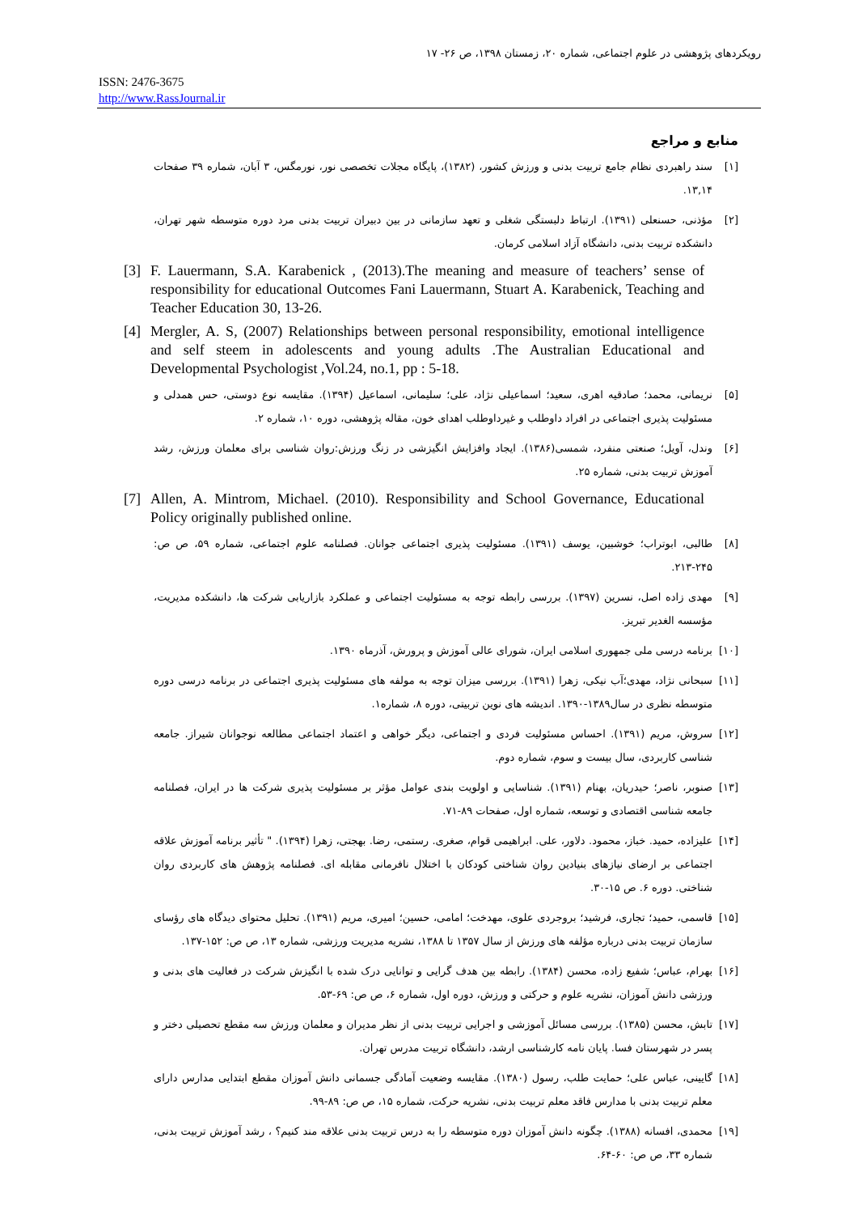رویکردهای پژوهشی در علوم اجتماعی، شماره ۲۰، زمستان ۱۳۹۸، ص ۲۶- ۱۷
ISSN: 2476-3675
http://www.RassJournal.ir
منابع و مراجع
[۱] سند راهبردی نظام جامع تربیت بدنی و ورزش کشور، (۱۳۸۲)، پایگاه مجلات تخصصی نور، نورمگس، ۳ آبان، شماره ۳۹ صفحات ۱۳,۱۴.
[۲] مؤذنی، حسنعلی (۱۳۹۱). ارتباط دلبستگی شغلی و تعهد سازمانی در بین دبیران تربیت بدنی مرد دوره متوسطه شهر تهران، دانشکده تربیت بدنی، دانشگاه آزاد اسلامی کرمان.
[3] F. Lauermann, S.A. Karabenick , (2013).The meaning and measure of teachers’ sense of responsibility for educational Outcomes Fani Lauermann, Stuart A. Karabenick, Teaching and Teacher Education 30, 13-26.
[4] Mergler, A. S, (2007) Relationships between personal responsibility, emotional intelligence and self steem in adolescents and young adults .The Australian Educational and Developmental Psychologist ,Vol.24, no.1, pp : 5-18.
[۵] نریمانی، محمد؛ صادقیه اهری، سعید؛ اسماعیلی نژاد، علی؛ سلیمانی، اسماعیل (۱۳۹۴). مقایسه نوع دوستی، حس همدلی و مسئولیت پذیری اجتماعی در افراد داوطلب و غیرداوطلب اهدای خون، مقاله پژوهشی، دوره ۱۰، شماره ۲.
[۶] وندل، آویل؛ صنعتی منفرد، شمسی(۱۳۸۶). ایجاد وافزایش انگیزشی در زنگ ورزش:روان شناسی برای معلمان ورزش، رشد آموزش تربیت بدنی، شماره ۲۵.
[7] Allen, A. Mintrom, Michael. (2010). Responsibility and School Governance, Educational Policy originally published online.
[۸] طالبی، ابوتراب؛ خوشبین، یوسف (۱۳۹۱). مسئولیت پذیری اجتماعی جوانان. فصلنامه علوم اجتماعی، شماره ۵۹، ص ص: ۲۴۵-۲۱۳.
[۹] مهدی زاده اصل، نسرین (۱۳۹۷). بررسی رابطه توجه به مسئولیت اجتماعی و عملکرد بازاریابی شرکت ها، دانشکده مدیریت، مؤسسه الغدیر تبریز.
[۱۰] برنامه درسی ملی جمهوری اسلامی ایران، شورای عالی آموزش و پرورش، آذرماه ۱۳۹۰.
[۱۱] سبحانی نژاد، مهدی؛آب نیکی، زهرا (۱۳۹۱). بررسی میزان توجه به مولفه های مسئولیت پذیری اجتماعی در برنامه درسی دوره متوسطه نظری در سال۱۳۸۹-۱۳۹۰. اندیشه های نوین تربیتی، دوره ۸، شماره۱.
[۱۲] سروش، مریم (۱۳۹۱). احساس مسئولیت فردی و اجتماعی، دیگر خواهی و اعتماد اجتماعی مطالعه نوجوانان شیراز. جامعه شناسی کاربردی، سال بیست و سوم، شماره دوم.
[۱۳] صنوبر، ناصر؛ حیدریان، بهنام (۱۳۹۱). شناسایی و اولویت بندی عوامل مؤثر بر مسئولیت پذیری شرکت ها در ایران، فصلنامه جامعه شناسی اقتصادی و توسعه، شماره اول، صفحات ۸۹-۷۱.
[۱۴] علیزاده، حمید. خباز، محمود. دلاور، علی. ابراهیمی قوام، صغری. رستمی، رضا. بهجتی، زهرا (۱۳۹۴). " تأثیر برنامه آموزش علاقه اجتماعی بر ارضای نیازهای بنیادین روان شناختی کودکان با اختلال نافرمانی مقابله ای. فصلنامه پژوهش های کاربردی روان شناختی. دوره ۶. ص ۱۵-۳۰.
[۱۵] قاسمی، حمید؛ تجاری، فرشید؛ بروجردی علوی، مهدخت؛ امامی، حسین؛ امیری، مریم (۱۳۹۱). تحلیل محتوای دیدگاه های رؤسای سازمان تربیت بدنی درباره مؤلفه های ورزش از سال ۱۳۵۷ تا ۱۳۸۸، نشریه مدیریت ورزشی، شماره ۱۳، ص ص: ۱۵۲-۱۳۷.
[۱۶] بهرام، عباس؛ شفیع زاده، محسن (۱۳۸۴). رابطه بین هدف گرایی و توانایی درک شده با انگیزش شرکت در فعالیت های بدنی و ورزشی دانش آموزان، نشریه علوم و حرکتی و ورزش، دوره اول، شماره ۶، ص ص: ۶۹-۵۳.
[۱۷] تابش، محسن (۱۳۸۵). بررسی مسائل آموزشی و اجرایی تربیت بدنی از نظر مدیران و معلمان ورزش سه مقطع تحصیلی دختر و پسر در شهرستان فسا. پایان نامه کارشناسی ارشد، دانشگاه تربیت مدرس تهران.
[۱۸] گایینی، عباس علی؛ حمایت طلب، رسول (۱۳۸۰). مقایسه وضعیت آمادگی جسمانی دانش آموزان مقطع ابتدایی مدارس دارای معلم تربیت بدنی با مدارس فاقد معلم تربیت بدنی، نشریه حرکت، شماره ۱۵، ص ص: ۸۹-۹۹.
[۱۹] محمدی، افسانه (۱۳۸۸). چگونه دانش آموزان دوره متوسطه را به درس تربیت بدنی علاقه مند کنیم؟ ، رشد آموزش تربیت بدنی، شماره ۳۳، ص ص: ۶۰-۶۴.